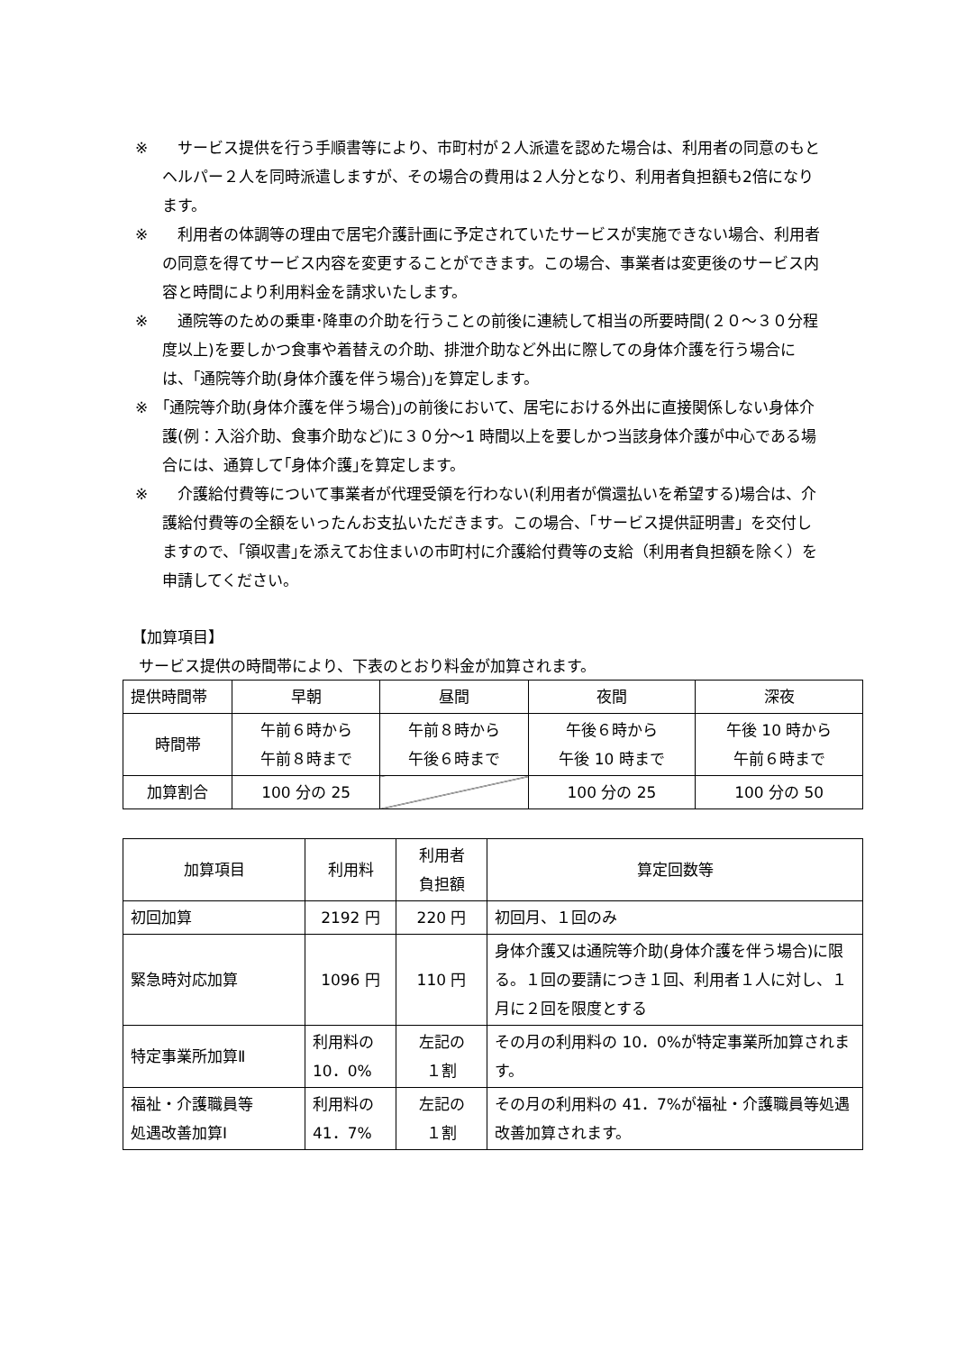※　サービス提供を行う手順書等により、市町村が２人派遣を認めた場合は、利用者の同意のもとヘルパー２人を同時派遣しますが、その場合の費用は２人分となり、利用者負担額も2倍になります。
※　利用者の体調等の理由で居宅介護計画に予定されていたサービスが実施できない場合、利用者の同意を得てサービス内容を変更することができます。この場合、事業者は変更後のサービス内容と時間により利用料金を請求いたします。
※　通院等のための乗車･降車の介助を行うことの前後に連続して相当の所要時間(２０～３０分程度以上)を要しかつ食事や着替えの介助、排泄介助など外出に際しての身体介護を行う場合には、｢通院等介助(身体介護を伴う場合)｣を算定します。
※ ｢通院等介助(身体介護を伴う場合)｣の前後において、居宅における外出に直接関係しない身体介護(例：入浴介助、食事介助など)に３０分～1 時間以上を要しかつ当該身体介護が中心である場合には、通算して｢身体介護｣を算定します。
※　介護給付費等について事業者が代理受領を行わない(利用者が償還払いを希望する)場合は、介護給付費等の全額をいったんお支払いただきます。この場合、「サービス提供証明書」を交付しますので、｢領収書｣を添えてお住まいの市町村に介護給付費等の支給（利用者負担額を除く）を申請してください。
【加算項目】
サービス提供の時間帯により、下表のとおり料金が加算されます。
| 提供時間帯 | 早朝 | 昼間 | 夜間 | 深夜 |
| 時間帯 | 午前６時から 午前８時まで | 午前８時から 午後６時まで | 午後６時から 午後 10 時まで | 午後 10 時から 午前６時まで |
| 加算割合 | 100 分の 25 | | 100 分の 25 | 100 分の 50 |
| 加算項目 | 利用料 | 利用者 負担額 | 算定回数等 |
| 初回加算 | 2192 円 | 220 円 | 初回月、１回のみ |
| 緊急時対応加算 | 1096 円 | 110 円 | 身体介護又は通院等介助(身体介護を伴う場合)に限る。１回の要請につき１回、利用者１人に対し、１月に２回を限度とする |
| 特定事業所加算Ⅱ | 利用料の 10．0% | 左記の １割 | その月の利用料の 10．0%が特定事業所加算されます。 |
| 福祉・介護職員等 処遇改善加算Ⅰ | 利用料の 41．7% | 左記の １割 | その月の利用料の 41．7%が福祉・介護職員等処遇改善加算されます。 |